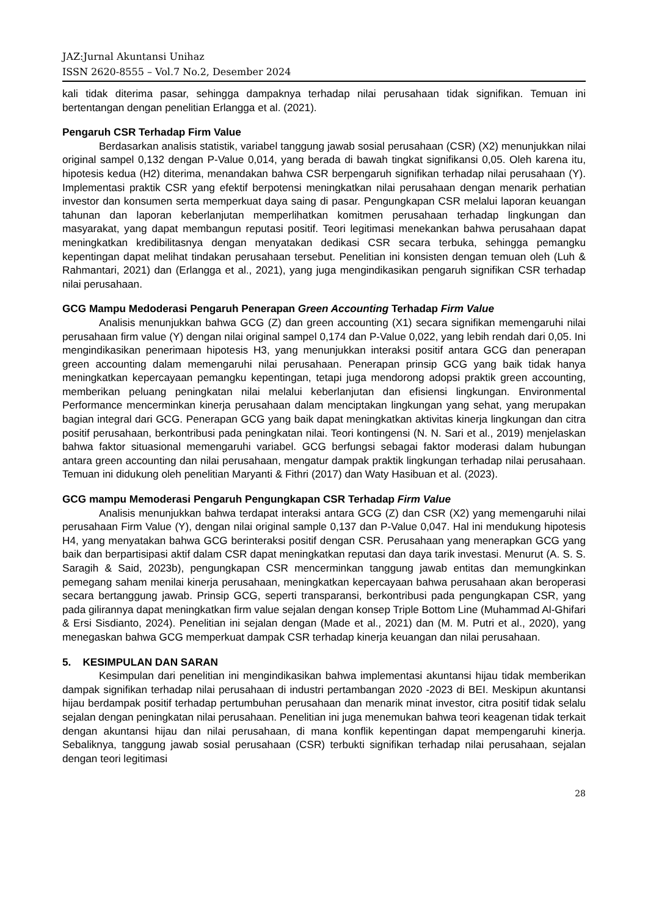JAZ:Jurnal Akuntansi Unihaz
ISSN 2620-8555 – Vol.7 No.2, Desember 2024
kali tidak diterima pasar, sehingga dampaknya terhadap nilai perusahaan tidak signifikan. Temuan ini bertentangan dengan penelitian Erlangga et al. (2021).
Pengaruh CSR Terhadap Firm Value
Berdasarkan analisis statistik, variabel tanggung jawab sosial perusahaan (CSR) (X2) menunjukkan nilai original sampel 0,132 dengan P-Value 0,014, yang berada di bawah tingkat signifikansi 0,05. Oleh karena itu, hipotesis kedua (H2) diterima, menandakan bahwa CSR berpengaruh signifikan terhadap nilai perusahaan (Y). Implementasi praktik CSR yang efektif berpotensi meningkatkan nilai perusahaan dengan menarik perhatian investor dan konsumen serta memperkuat daya saing di pasar. Pengungkapan CSR melalui laporan keuangan tahunan dan laporan keberlanjutan memperlihatkan komitmen perusahaan terhadap lingkungan dan masyarakat, yang dapat membangun reputasi positif. Teori legitimasi menekankan bahwa perusahaan dapat meningkatkan kredibilitasnya dengan menyatakan dedikasi CSR secara terbuka, sehingga pemangku kepentingan dapat melihat tindakan perusahaan tersebut. Penelitian ini konsisten dengan temuan oleh (Luh & Rahmantari, 2021) dan (Erlangga et al., 2021), yang juga mengindikasikan pengaruh signifikan CSR terhadap nilai perusahaan.
GCG Mampu Medoderasi Pengaruh Penerapan Green Accounting Terhadap Firm Value
Analisis menunjukkan bahwa GCG (Z) dan green accounting (X1) secara signifikan memengaruhi nilai perusahaan firm value (Y) dengan nilai original sampel 0,174 dan P-Value 0,022, yang lebih rendah dari 0,05. Ini mengindikasikan penerimaan hipotesis H3, yang menunjukkan interaksi positif antara GCG dan penerapan green accounting dalam memengaruhi nilai perusahaan. Penerapan prinsip GCG yang baik tidak hanya meningkatkan kepercayaan pemangku kepentingan, tetapi juga mendorong adopsi praktik green accounting, memberikan peluang peningkatan nilai melalui keberlanjutan dan efisiensi lingkungan. Environmental Performance mencerminkan kinerja perusahaan dalam menciptakan lingkungan yang sehat, yang merupakan bagian integral dari GCG. Penerapan GCG yang baik dapat meningkatkan aktivitas kinerja lingkungan dan citra positif perusahaan, berkontribusi pada peningkatan nilai. Teori kontingensi (N. N. Sari et al., 2019) menjelaskan bahwa faktor situasional memengaruhi variabel. GCG berfungsi sebagai faktor moderasi dalam hubungan antara green accounting dan nilai perusahaan, mengatur dampak praktik lingkungan terhadap nilai perusahaan. Temuan ini didukung oleh penelitian Maryanti & Fithri (2017) dan Waty Hasibuan et al. (2023).
GCG mampu Memoderasi Pengaruh Pengungkapan CSR Terhadap Firm Value
Analisis menunjukkan bahwa terdapat interaksi antara GCG (Z) dan CSR (X2) yang memengaruhi nilai perusahaan Firm Value (Y), dengan nilai original sample 0,137 dan P-Value 0,047. Hal ini mendukung hipotesis H4, yang menyatakan bahwa GCG berinteraksi positif dengan CSR. Perusahaan yang menerapkan GCG yang baik dan berpartisipasi aktif dalam CSR dapat meningkatkan reputasi dan daya tarik investasi. Menurut (A. S. S. Saragih & Said, 2023b), pengungkapan CSR mencerminkan tanggung jawab entitas dan memungkinkan pemegang saham menilai kinerja perusahaan, meningkatkan kepercayaan bahwa perusahaan akan beroperasi secara bertanggung jawab. Prinsip GCG, seperti transparansi, berkontribusi pada pengungkapan CSR, yang pada gilirannya dapat meningkatkan firm value sejalan dengan konsep Triple Bottom Line (Muhammad Al-Ghifari & Ersi Sisdianto, 2024). Penelitian ini sejalan dengan (Made et al., 2021) dan (M. M. Putri et al., 2020), yang menegaskan bahwa GCG memperkuat dampak CSR terhadap kinerja keuangan dan nilai perusahaan.
5. KESIMPULAN DAN SARAN
Kesimpulan dari penelitian ini mengindikasikan bahwa implementasi akuntansi hijau tidak memberikan dampak signifikan terhadap nilai perusahaan di industri pertambangan 2020 -2023 di BEI. Meskipun akuntansi hijau berdampak positif terhadap pertumbuhan perusahaan dan menarik minat investor, citra positif tidak selalu sejalan dengan peningkatan nilai perusahaan. Penelitian ini juga menemukan bahwa teori keagenan tidak terkait dengan akuntansi hijau dan nilai perusahaan, di mana konflik kepentingan dapat mempengaruhi kinerja. Sebaliknya, tanggung jawab sosial perusahaan (CSR) terbukti signifikan terhadap nilai perusahaan, sejalan dengan teori legitimasi
28